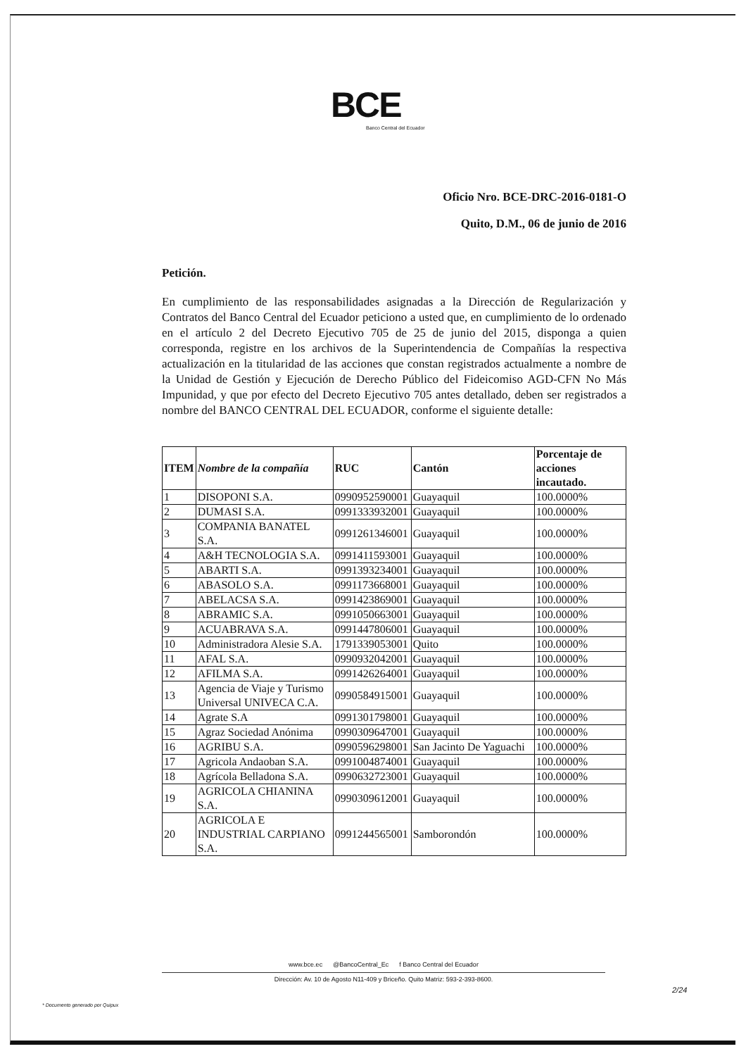BCE
Banco Central del Ecuador
Oficio Nro. BCE-DRC-2016-0181-O
Quito, D.M., 06 de junio de 2016
Petición.
En cumplimiento de las responsabilidades asignadas a la Dirección de Regularización y Contratos del Banco Central del Ecuador peticiono a usted que, en cumplimiento de lo ordenado en el artículo 2 del Decreto Ejecutivo 705 de 25 de junio del 2015, disponga a quien corresponda, registre en los archivos de la Superintendencia de Compañías la respectiva actualización en la titularidad de las acciones que constan registrados actualmente a nombre de la Unidad de Gestión y Ejecución de Derecho Público del Fideicomiso AGD-CFN No Más Impunidad, y que por efecto del Decreto Ejecutivo 705 antes detallado, deben ser registrados a nombre del BANCO CENTRAL DEL ECUADOR, conforme el siguiente detalle:
| ITEM | Nombre de la compañía | RUC | Cantón | Porcentaje de acciones incautado. |
| --- | --- | --- | --- | --- |
| 1 | DISOPONI S.A. | 0990952590001 | Guayaquil | 100.0000% |
| 2 | DUMASI S.A. | 0991333932001 | Guayaquil | 100.0000% |
| 3 | COMPANIA BANATEL S.A. | 0991261346001 | Guayaquil | 100.0000% |
| 4 | A&H TECNOLOGIA S.A. | 0991411593001 | Guayaquil | 100.0000% |
| 5 | ABARTI S.A. | 0991393234001 | Guayaquil | 100.0000% |
| 6 | ABASOLO S.A. | 0991173668001 | Guayaquil | 100.0000% |
| 7 | ABELACSA S.A. | 0991423869001 | Guayaquil | 100.0000% |
| 8 | ABRAMIC S.A. | 0991050663001 | Guayaquil | 100.0000% |
| 9 | ACUABRAVA S.A. | 0991447806001 | Guayaquil | 100.0000% |
| 10 | Administradora Alesie S.A. | 1791339053001 | Quito | 100.0000% |
| 11 | AFAL S.A. | 0990932042001 | Guayaquil | 100.0000% |
| 12 | AFILMA S.A. | 0991426264001 | Guayaquil | 100.0000% |
| 13 | Agencia de Viaje y Turismo Universal UNIVECA C.A. | 0990584915001 | Guayaquil | 100.0000% |
| 14 | Agrate S.A | 0991301798001 | Guayaquil | 100.0000% |
| 15 | Agraz Sociedad Anónima | 0990309647001 | Guayaquil | 100.0000% |
| 16 | AGRIBU S.A. | 0990596298001 | San Jacinto De Yaguachi | 100.0000% |
| 17 | Agricola Andaoban S.A. | 0991004874001 | Guayaquil | 100.0000% |
| 18 | Agrícola Belladona S.A. | 0990632723001 | Guayaquil | 100.0000% |
| 19 | AGRICOLA CHIANINA S.A. | 0990309612001 | Guayaquil | 100.0000% |
| 20 | AGRICOLA E INDUSTRIAL CARPIANO S.A. | 0991244565001 | Samborondón | 100.0000% |
www.bce.ec @BancoCentral_Ec f Banco Central del Ecuador
Dirección: Av. 10 de Agosto N11-409 y Briceño. Quito Matriz: 593-2-393-8600.
2/24
* Documento generado por Quipux